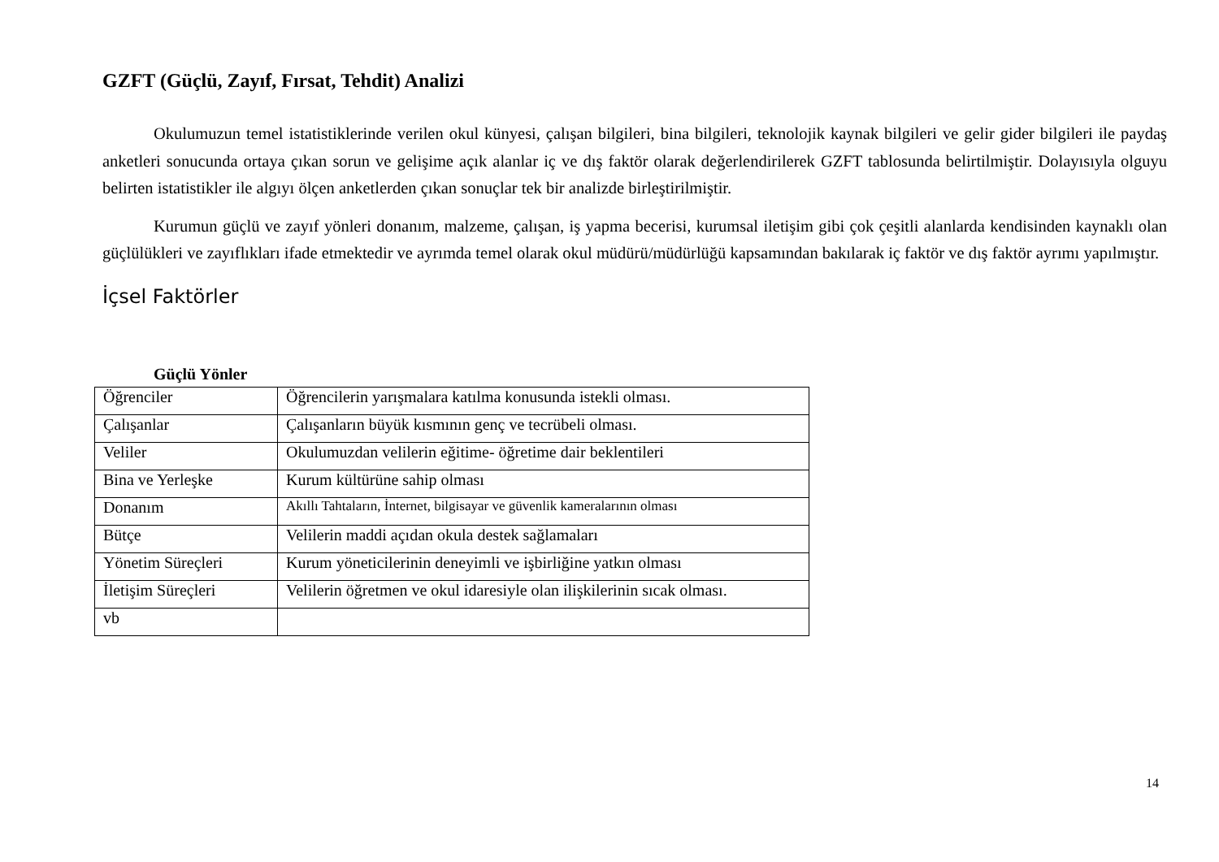GZFT (Güçlü, Zayıf, Fırsat, Tehdit) Analizi
Okulumuzun temel istatistiklerinde verilen okul künyesi, çalışan bilgileri, bina bilgileri, teknolojik kaynak bilgileri ve gelir gider bilgileri ile paydaş anketleri sonucunda ortaya çıkan sorun ve gelişime açık alanlar iç ve dış faktör olarak değerlendirilerek GZFT tablosunda belirtilmiştir. Dolayısıyla olguyu belirten istatistikler ile algıyı ölçen anketlerden çıkan sonuçlar tek bir analizde birleştirilmiştir.
Kurumun güçlü ve zayıf yönleri donanım, malzeme, çalışan, iş yapma becerisi, kurumsal iletişim gibi çok çeşitli alanlarda kendisinden kaynaklı olan güçlülükleri ve zayıflıkları ifade etmektedir ve ayrımda temel olarak okul müdürü/müdürlüğü kapsamından bakılarak iç faktör ve dış faktör ayrımı yapılmıştır.
İçsel Faktörler
Güçlü Yönler
| Öğrenciler | Öğrencilerin yarışmalara katılma konusunda istekli olması. |
| Çalışanlar | Çalışanların büyük kısmının genç ve tecrübeli olması. |
| Veliler | Okulumuzdan velilerin eğitime- öğretime dair beklentileri |
| Bina ve Yerleşke | Kurum kültürüne sahip olması |
| Donanım | Akıllı Tahtaların, İnternet, bilgisayar ve güvenlik kameralarının olması |
| Bütçe | Velilerin maddi açıdan okula destek sağlamaları |
| Yönetim Süreçleri | Kurum yöneticilerinin deneyimli ve işbirliğine yatkın olması |
| İletişim Süreçleri | Velilerin öğretmen ve okul idaresiyle olan ilişkilerinin sıcak olması. |
| vb | |
14